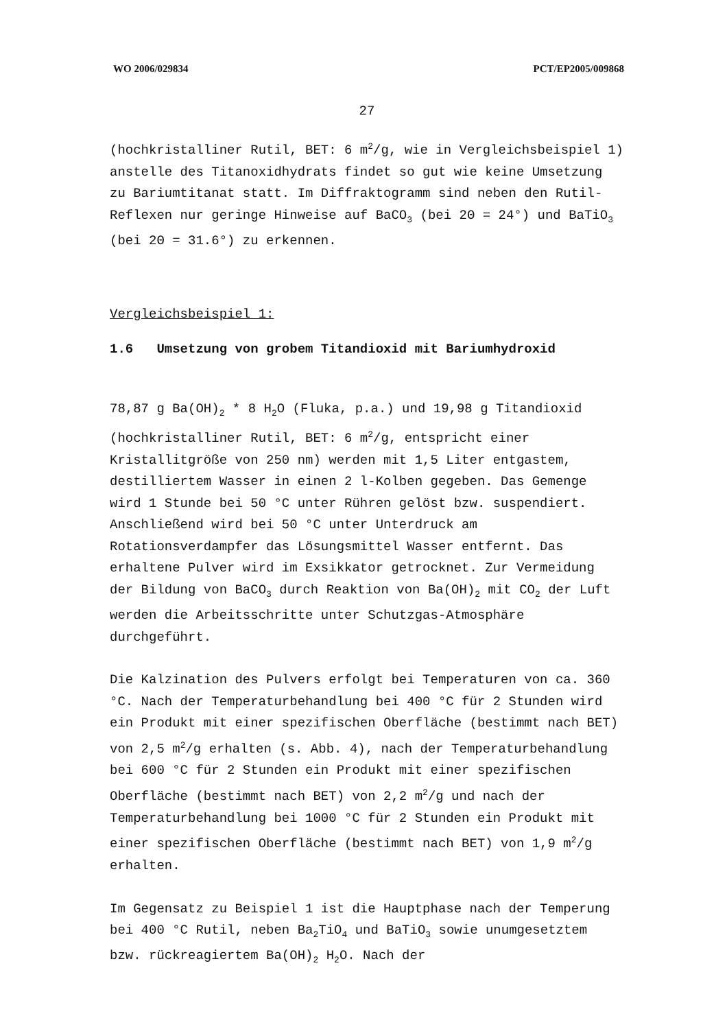WO 2006/029834 PCT/EP2005/009868
27
(hochkristalliner Rutil, BET: 6 m<sup>2</sup>/g, wie in Vergleichsbeispiel 1) anstelle des Titanoxidhydrats findet so gut wie keine Umsetzung zu Bariumtitanat statt. Im Diffraktogramm sind neben den Rutil-Reflexen nur geringe Hinweise auf BaCO<sub>3</sub> (bei 2Θ = 24°) und BaTiO<sub>3</sub> (bei 2Θ = 31.6°) zu erkennen.
Vergleichsbeispiel 1:
1.6 Umsetzung von grobem Titandioxid mit Bariumhydroxid
78,87 g Ba(OH)<sub>2</sub> * 8 H<sub>2</sub>O (Fluka, p.a.) und 19,98 g Titandioxid (hochkristalliner Rutil, BET: 6 m<sup>2</sup>/g, entspricht einer Kristallitgröße von 250 nm) werden mit 1,5 Liter entgastem, destilliertem Wasser in einen 2 l-Kolben gegeben. Das Gemenge wird 1 Stunde bei 50 °C unter Rühren gelöst bzw. suspendiert. Anschließend wird bei 50 °C unter Unterdruck am Rotationsverdampfer das Lösungsmittel Wasser entfernt. Das erhaltene Pulver wird im Exsikkator getrocknet. Zur Vermeidung der Bildung von BaCO<sub>3</sub> durch Reaktion von Ba(OH)<sub>2</sub> mit CO<sub>2</sub> der Luft werden die Arbeitsschritte unter Schutzgas-Atmosphäre durchgeführt.
Die Kalzination des Pulvers erfolgt bei Temperaturen von ca. 360 °C. Nach der Temperaturbehandlung bei 400 °C für 2 Stunden wird ein Produkt mit einer spezifischen Oberfläche (bestimmt nach BET) von 2,5 m<sup>2</sup>/g erhalten (s. Abb. 4), nach der Temperaturbehandlung bei 600 °C für 2 Stunden ein Produkt mit einer spezifischen Oberfläche (bestimmt nach BET) von 2,2 m<sup>2</sup>/g und nach der Temperaturbehandlung bei 1000 °C für 2 Stunden ein Produkt mit einer spezifischen Oberfläche (bestimmt nach BET) von 1,9 m<sup>2</sup>/g erhalten.
Im Gegensatz zu Beispiel 1 ist die Hauptphase nach der Temperung bei 400 °C Rutil, neben Ba<sub>2</sub>TiO<sub>4</sub> und BaTiO<sub>3</sub> sowie unumgesetztem bzw. rückreagiertem Ba(OH)<sub>2</sub> H<sub>2</sub>O. Nach der